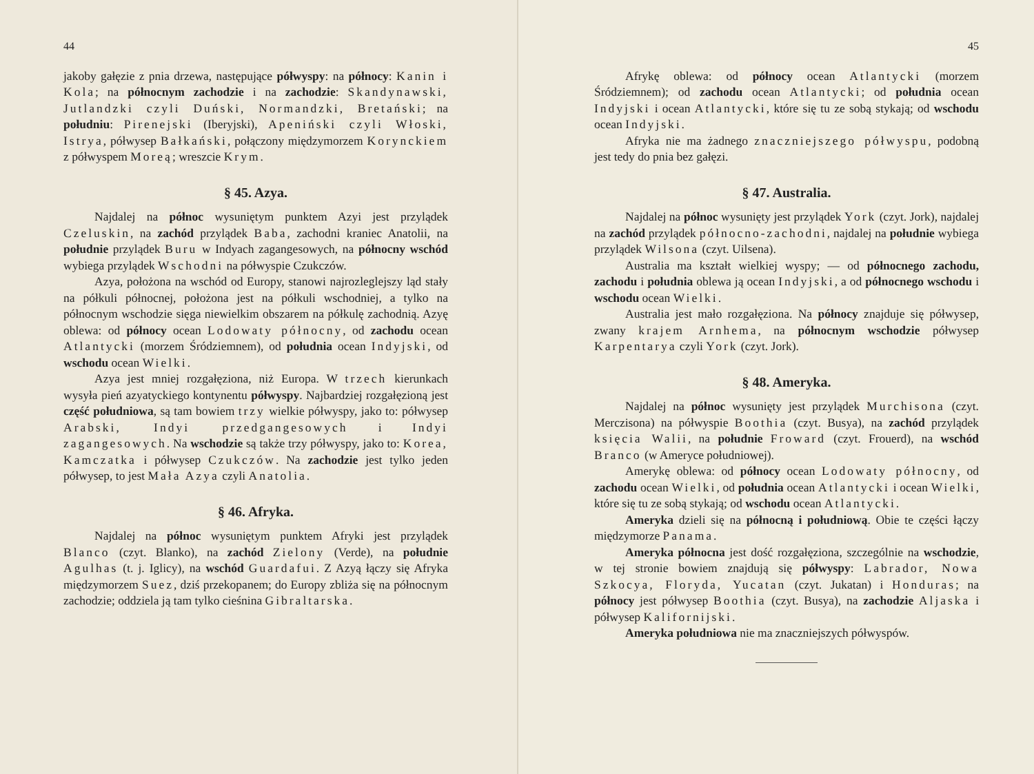44
jakoby gałęzie z pnia drzewa, następujące półwyspy: na północy: Kanin i Kola; na północnym zachodzie i na zachodzie: Skandynawski, Jutlandzki czyli Duński, Normandzki, Bretański; na południu: Pirenejski (Iberyjski), Apeniński czyli Włoski, Istrya, półwysep Bałkański, połączony międzymorzem Korynckiem z półwyspem Moreą; wreszcie Krym.
§ 45. Azya.
Najdalej na północ wysuniętym punktem Azyi jest przylądek Czeluskin, na zachód przylądek Baba, zachodni kraniec Anatolii, na południe przylądek Buru w Indyach zagangesowych, na północny wschód wybiega przylądek Wschodni na półwyspie Czukczów.
Azya, położona na wschód od Europy, stanowi najrozleglejszy ląd stały na półkuli północnej, położona jest na półkuli wschodniej, a tylko na północnym wschodzie sięga niewielkim obszarem na półkulę zachodnią. Azyę oblewa: od północy ocean Lodowaty północny, od zachodu ocean Atlantycki (morzem Śródziemnem), od południa ocean Indyjski, od wschodu ocean Wielki.
Azya jest mniej rozgałęziona, niż Europa. W trzech kierunkach wysyła pień azyatyckiego kontynentu półwyspy. Najbardziej rozgałęzioną jest część południowa, są tam bowiem trzy wielkie półwyspy, jako to: półwysep Arabski, Indyi przedgangesowych i Indyi zagangesowych. Na wschodzie są także trzy półwyspy, jako to: Korea, Kamczatka i półwysep Czukczów. Na zachodzie jest tylko jeden półwysep, to jest Mała Azya czyli Anatolia.
§ 46. Afryka.
Najdalej na północ wysuniętym punktem Afryki jest przylądek Blanco (czyt. Blanko), na zachód Zielony (Verde), na południe Agulhas (t. j. Iglicy), na wschód Guardafui. Z Azyą łączy się Afryka międzymorzem Suez, dziś przekopanem; do Europy zbliża się na północnym zachodzie; oddziela ją tam tylko cieśnina Gibraltarska.
45
Afrykę oblewa: od północy ocean Atlantycki (morzem Śródziemnem); od zachodu ocean Atlantycki; od południa ocean Indyjski i ocean Atlantycki, które się tu ze sobą stykają; od wschodu ocean Indyjski.
Afryka nie ma żadnego znaczniejszego półwyspu, podobną jest tedy do pnia bez gałęzi.
§ 47. Australia.
Najdalej na północ wysunięty jest przylądek York (czyt. Jork), najdalej na zachód przylądek północno-zachodni, najdalej na południe wybiega przylądek Wilsona (czyt. Uilsena).
Australia ma kształt wielkiej wyspy; — od północnego zachodu, zachodu i południa oblewa ją ocean Indyjski, a od północnego wschodu i wschodu ocean Wielki.
Australia jest mało rozgałęziona. Na północy znajduje się półwysep, zwany krajem Arnhema, na północnym wschodzie półwysep Karpentarya czyli York (czyt. Jork).
§ 48. Ameryka.
Najdalej na północ wysunięty jest przylądek Murchisona (czyt. Merczisona) na półwyspie Boothia (czyt. Busya), na zachód przylądek księcia Walii, na południe Froward (czyt. Frouerd), na wschód Branco (w Ameryce południowej).
Amerykę oblewa: od północy ocean Lodowaty północny, od zachodu ocean Wielki, od południa ocean Atlantycki i ocean Wielki, które się tu ze sobą stykają; od wschodu ocean Atlantycki.
Ameryka dzieli się na północną i południową. Obie te części łączy międzymorze Panama.
Ameryka północna jest dość rozgałęziona, szczególnie na wschodzie, w tej stronie bowiem znajdują się półwyspy: Labrador, Nowa Szkocya, Floryda, Yucatan (czyt. Jukatan) i Honduras; na północy jest półwysep Boothia (czyt. Busya), na zachodzie Aljaska i półwysep Kalifornijski.
Ameryka południowa nie ma znaczniejszych półwyspów.